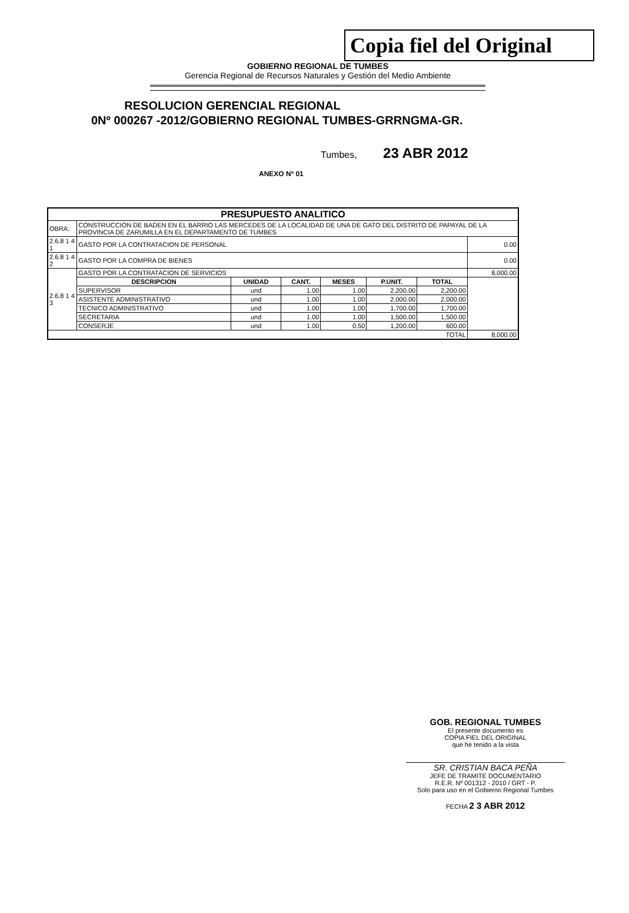Copia fiel del Original
GOBIERNO REGIONAL DE TUMBES
Gerencia Regional de Recursos Naturales y Gestión del Medio Ambiente
RESOLUCION GERENCIAL REGIONAL
0Nº 000267 -2012/GOBIERNO REGIONAL TUMBES-GRRNGMA-GR.
Tumbes, 23 ABR 2012
ANEXO Nº 01
| PRESUPUESTO ANALITICO | | | | | | | |
| --- | --- | --- | --- | --- | --- | --- | --- |
| OBRA: | CONSTRUCCION DE BADEN EN EL BARRIO LAS MERCEDES DE LA LOCALIDAD DE UNA DE GATO DEL DISTRITO DE PAPAYAL DE LA PROVINCIA DE ZARUMILLA EN EL DEPARTAMENTO DE TUMBES | | | | | | |
| 2.6.8 1 4 1 | GASTO POR LA CONTRATACION DE PERSONAL | | | | | | 0.00 |
| 2.6.8 1 4 2 | GASTO POR LA COMPRA DE BIENES | | | | | | 0.00 |
| 2.6.8 1 4 3 | GASTO POR LA CONTRATACION DE SERVICIOS | | | | | | 8,000.00 |
| | DESCRIPCION | UNIDAD | CANT. | MESES | P.UNIT. | TOTAL | |
| | SUPERVISOR | und | 1.00 | 1.00 | 2,200.00 | 2,200.00 | |
| | ASISTENTE ADMINISTRATIVO | und | 1.00 | 1.00 | 2,000.00 | 2,000.00 | |
| | TECNICO ADMINISTRATIVO | und | 1.00 | 1.00 | 1,700.00 | 1,700.00 | |
| | SECRETARIA | und | 1.00 | 1.00 | 1,500.00 | 1,500.00 | |
| | CONSERJE | und | 1.00 | 0.50 | 1,200.00 | 600.00 | |
| TOTAL | | | | | | | 8,000.00 |
GOB. REGIONAL TUMBES
El presente documento es
COPIA FIEL DEL ORIGINAL
que he tenido a la vista
SR. CRISTIAN BACA PEÑA
JEFE DE TRAMITE DOCUMENTARIO
R.E.R. Nº 001312 - 2010 / GRT - P.
Solo para uso en el Gobierno Regional Tumbes
FECHA 2 3 ABR 2012